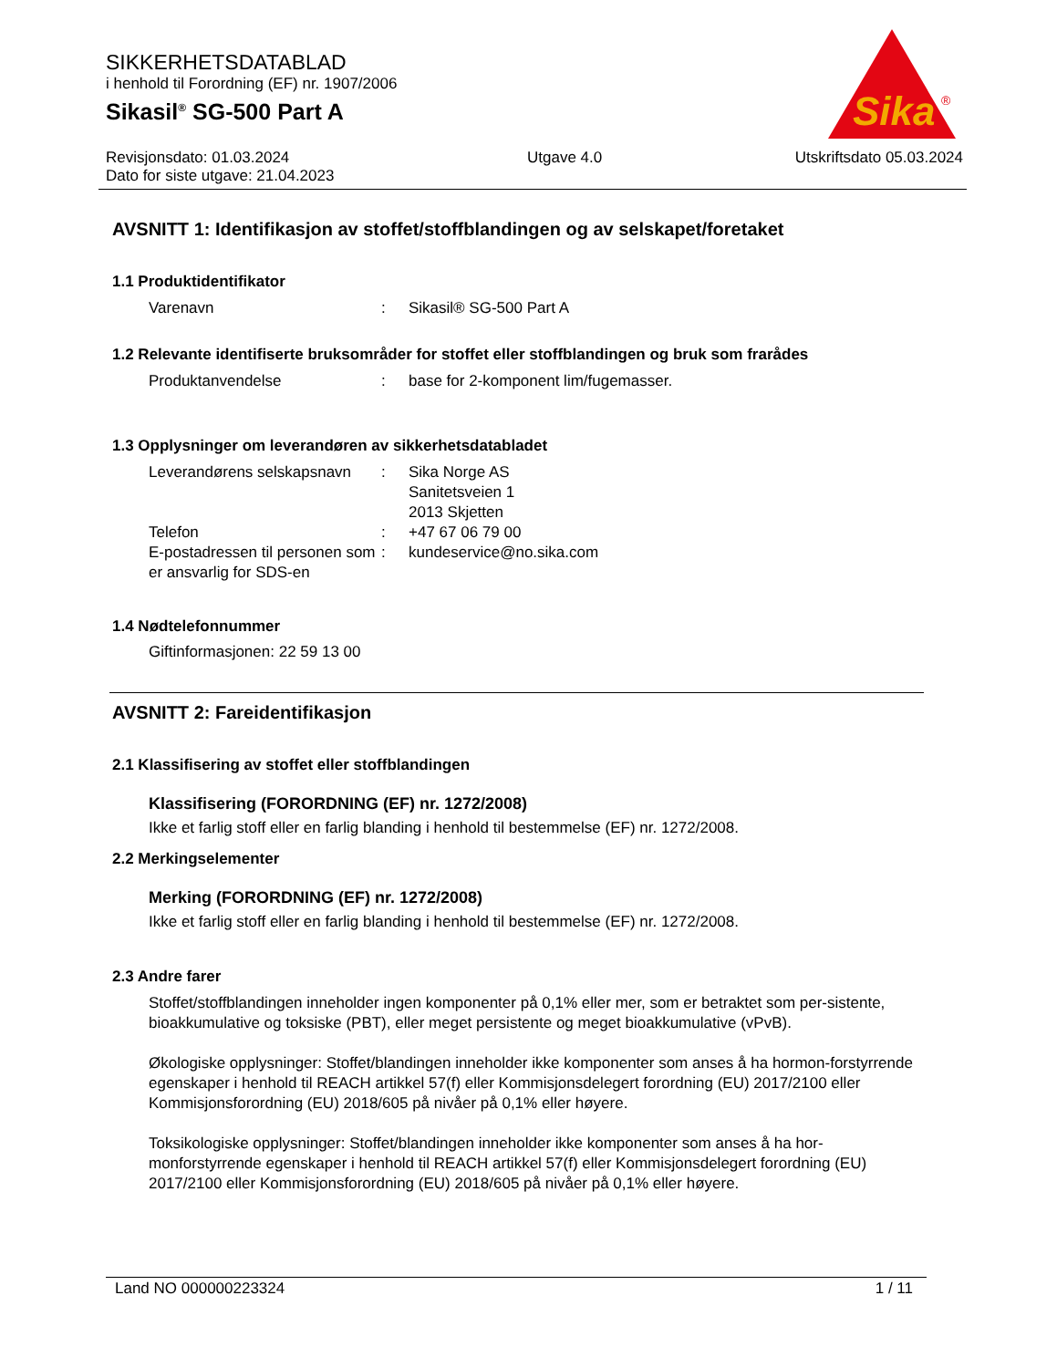SIKKERHETSDATABLAD
i henhold til Forordning (EF) nr. 1907/2006
Sikasil<sup>®</sup> SG-500 Part A
Sika
®
Revisjonsdato: 01.03.2024
Dato for siste utgave: 21.04.2023
Utgave 4.0 Utskriftsdato 05.03.2024
AVSNITT 1: Identifikasjon av stoffet/stoffblandingen og av selskapet/foretaket
1.1 Produktidentifikator
Varenavn
:
Sikasil® SG-500 Part A
1.2 Relevante identifiserte bruksområder for stoffet eller stoffblandingen og bruk som frarådes
Produktanvendelse
:
base for 2-komponent lim/fugemasser.
1.3 Opplysninger om leverandøren av sikkerhetsdatabladet
Leverandørens selskapsnavn
:
Sika Norge AS
Sanitetsveien 1
2013 Skjetten
Telefon
:
+47 67 06 79 00
E-postadressen til personen som er ansvarlig for SDS-en
:
kundeservice@no.sika.com
1.4 Nødtelefonnummer
Giftinformasjonen: 22 59 13 00
AVSNITT 2: Fareidentifikasjon
2.1 Klassifisering av stoffet eller stoffblandingen
Klassifisering (FORORDNING (EF) nr. 1272/2008)
Ikke et farlig stoff eller en farlig blanding i henhold til bestemmelse (EF) nr. 1272/2008.
2.2 Merkingselementer
Merking (FORORDNING (EF) nr. 1272/2008)
Ikke et farlig stoff eller en farlig blanding i henhold til bestemmelse (EF) nr. 1272/2008.
2.3 Andre farer
Stoffet/stoffblandingen inneholder ingen komponenter på 0,1% eller mer, som er betraktet som per-sistente, bioakkumulative og toksiske (PBT), eller meget persistente og meget bioakkumulative (vPvB).
Økologiske opplysninger: Stoffet/blandingen inneholder ikke komponenter som anses å ha hormon-forstyrrende egenskaper i henhold til REACH artikkel 57(f) eller Kommisjonsdelegert forordning (EU) 2017/2100 eller Kommisjonsforordning (EU) 2018/605 på nivåer på 0,1% eller høyere.
Toksikologiske opplysninger: Stoffet/blandingen inneholder ikke komponenter som anses å ha hor-monforstyrrende egenskaper i henhold til REACH artikkel 57(f) eller Kommisjonsdelegert forordning (EU) 2017/2100 eller Kommisjonsforordning (EU) 2018/605 på nivåer på 0,1% eller høyere.
Land NO 000000223324 1 / 11